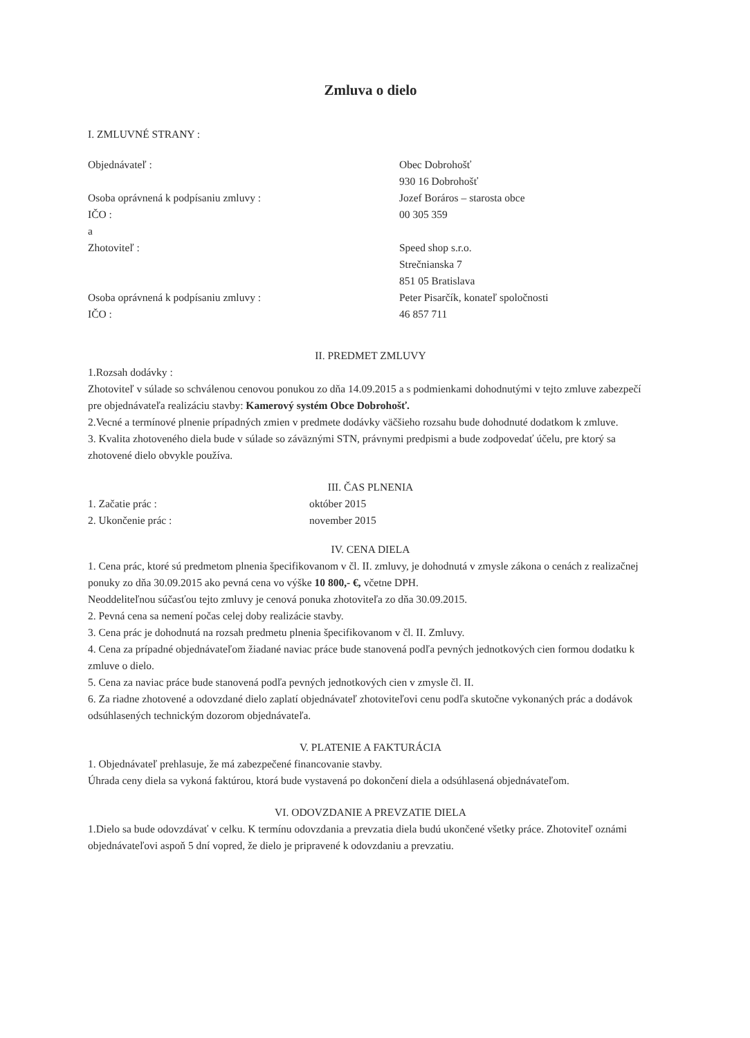Zmluva o dielo
I. ZMLUVNÉ STRANY :
Objednávateľ : Obec Dobrohošť
930 16 Dobrohošť
Osoba oprávnená k podpísaniu zmluvy : Jozef Boráros – starosta obce
IČO : 00 305 359
a
Zhotoviteľ : Speed shop s.r.o.
Strečnianska 7
851 05 Bratislava
Osoba oprávnená k podpísaniu zmluvy : Peter Pisarčík, konateľ spoločnosti
IČO : 46 857 711
II. PREDMET ZMLUVY
1.Rozsah dodávky :
Zhotoviteľ v súlade so schválenou cenovou ponukou zo dňa 14.09.2015 a s podmienkami dohodnutými v tejto zmluve zabezpečí pre objednávateľa realizáciu stavby: Kamerový systém Obce Dobrohošť.
2.Vecné a termínové plnenie prípadných zmien v predmete dodávky väčšieho rozsahu bude dohodnuté dodatkom k zmluve.
3. Kvalita zhotoveného diela bude v súlade so záväznými STN, právnymi predpismi a bude zodpovedať účelu, pre ktorý sa zhotovené dielo obvykle používa.
III. ČAS PLNENIA
1. Začatie prác : október 2015
2. Ukončenie prác : november 2015
IV. CENA DIELA
1. Cena prác, ktoré sú predmetom plnenia špecifikovanom v čl. II. zmluvy, je dohodnutá v zmysle zákona o cenách z realizačnej ponuky zo dňa 30.09.2015 ako pevná cena vo výške 10 800,- €, včetne DPH.
Neoddeliteľnou súčasťou tejto zmluvy je cenová ponuka zhotoviteľa zo dňa 30.09.2015.
2. Pevná cena sa nemení počas celej doby realizácie stavby.
3. Cena prác je dohodnutá na rozsah predmetu plnenia špecifikovanom v čl. II. Zmluvy.
4. Cena za prípadné objednávateľom žiadané naviac práce bude stanovená podľa pevných jednotkových cien formou dodatku k zmluve o dielo.
5. Cena za naviac práce bude stanovená podľa pevných jednotkových cien v zmysle čl. II.
6. Za riadne zhotovené a odovzdané dielo zaplatí objednávateľ zhotoviteľovi cenu podľa skutočne vykonaných prác a dodávok odsúhlasených technickým dozorom objednávateľa.
V. PLATENIE A FAKTURÁCIA
1. Objednávateľ prehlasuje, že má zabezpečené financovanie stavby.
Úhrada ceny diela sa vykoná faktúrou, ktorá bude vystavená po dokončení diela a odsúhlasená objednávateľom.
VI. ODOVZDANIE A PREVZATIE DIELA
1.Dielo sa bude odovzdávať v celku. K termínu odovzdania a prevzatia diela budú ukončené všetky práce. Zhotoviteľ oznámi objednávateľovi aspoň 5 dní vopred, že dielo je pripravené k odovzdaniu a prevzatiu.